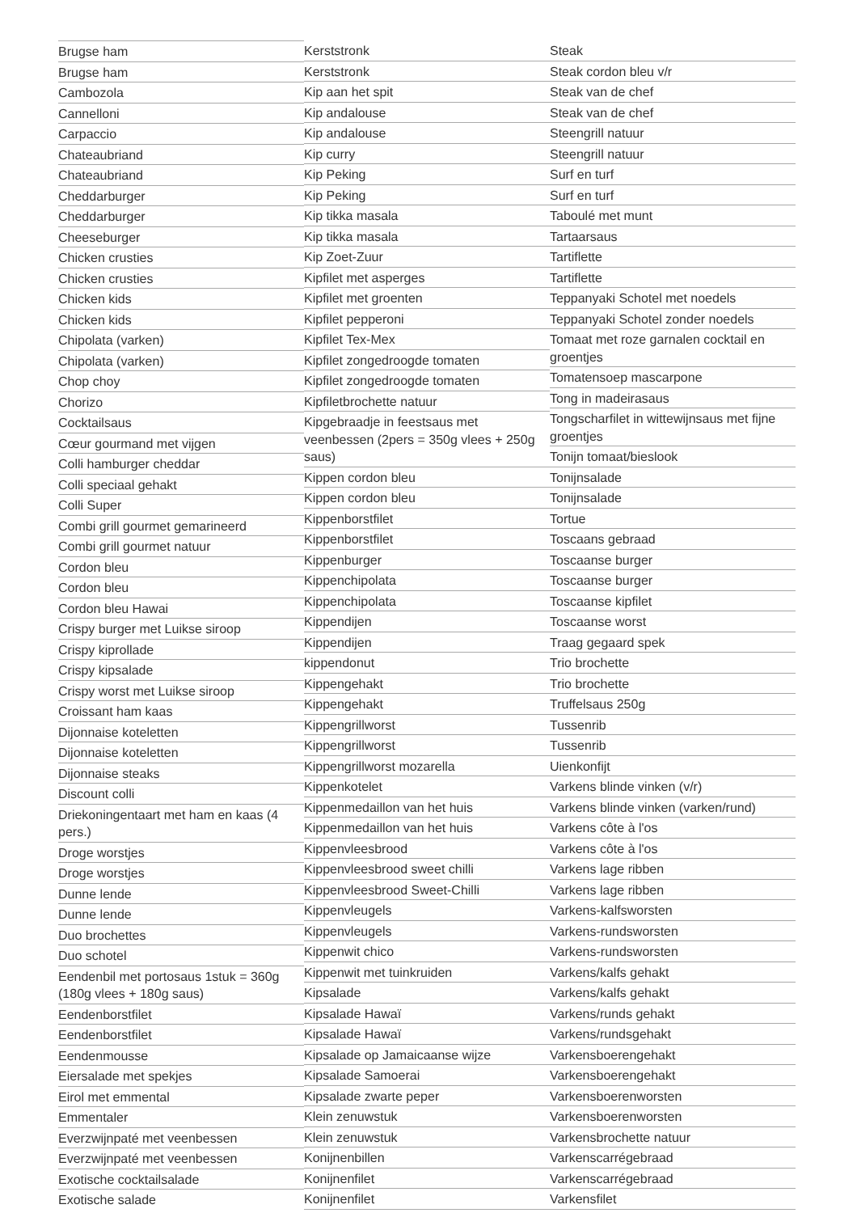Brugse ham
Brugse ham
Cambozola
Cannelloni
Carpaccio
Chateaubriand
Chateaubriand
Cheddarburger
Cheddarburger
Cheeseburger
Chicken crusties
Chicken crusties
Chicken kids
Chicken kids
Chipolata (varken)
Chipolata (varken)
Chop choy
Chorizo
Cocktailsaus
Cœur gourmand met vijgen
Colli hamburger cheddar
Colli speciaal gehakt
Colli Super
Combi grill gourmet gemarineerd
Combi grill gourmet natuur
Cordon bleu
Cordon bleu
Cordon bleu Hawai
Crispy burger met Luikse siroop
Crispy kiprollade
Crispy kipsalade
Crispy worst met Luikse siroop
Croissant ham kaas
Dijonnaise koteletten
Dijonnaise koteletten
Dijonnaise steaks
Discount colli
Driekoningentaart met ham en kaas (4 pers.)
Droge worstjes
Droge worstjes
Dunne lende
Dunne lende
Duo brochettes
Duo schotel
Eendenbil met portosaus 1stuk = 360g (180g vlees + 180g saus)
Eendenborstfilet
Eendenborstfilet
Eendenmousse
Eiersalade met spekjes
Eirol met emmental
Emmentaler
Everzwijnpaté met veenbessen
Everzwijnpaté met veenbessen
Exotische cocktailsalade
Exotische salade
Kerststronk
Kerststronk
Kip aan het spit
Kip andalouse
Kip andalouse
Kip curry
Kip Peking
Kip Peking
Kip tikka masala
Kip tikka masala
Kip Zoet-Zuur
Kipfilet met asperges
Kipfilet met groenten
Kipfilet pepperoni
Kipfilet Tex-Mex
Kipfilet zongedroogde tomaten
Kipfilet zongedroogde tomaten
Kipfiletbrochette natuur
Kipgebraadje in feestsaus met veenbessen (2pers = 350g vlees + 250g saus)
Kippen cordon bleu
Kippen cordon bleu
Kippenborstfilet
Kippenborstfilet
Kippenburger
Kippenchipolata
Kippenchipolata
Kippendijen
Kippendijen
kippendonut
Kippengehakt
Kippengehakt
Kippengrillworst
Kippengrillworst
Kippengrillworst mozarella
Kippenkotelet
Kippenmedaillon van het huis
Kippenmedaillon van het huis
Kippenvleesbrood
Kippenvleesbrood sweet chilli
Kippenvleesbrood Sweet-Chilli
Kippenvleugels
Kippenvleugels
Kippenwit chico
Kippenwit met tuinkruiden
Kipsalade
Kipsalade Hawaï
Kipsalade Hawaï
Kipsalade op Jamaicaanse wijze
Kipsalade Samoerai
Kipsalade zwarte peper
Klein zenuwstuk
Klein zenuwstuk
Konijnenbillen
Konijnenfilet
Konijnenfilet
Steak
Steak cordon bleu v/r
Steak van de chef
Steak van de chef
Steengrill natuur
Steengrill natuur
Surf en turf
Surf en turf
Taboulé met munt
Tartaarsaus
Tartiflette
Tartiflette
Teppanyaki Schotel met noedels
Teppanyaki Schotel zonder noedels
Tomaat met roze garnalen cocktail en groentjes
Tomatensoep mascarpone
Tong in madeirasaus
Tongscharfilet in wittewijnsaus met fijne groentjes
Tonijn tomaat/bieslook
Tonijnsalade
Tonijnsalade
Tortue
Toscaans gebraad
Toscaanse burger
Toscaanse burger
Toscaanse kipfilet
Toscaanse worst
Traag gegaard spek
Trio brochette
Trio brochette
Truffelsaus 250g
Tussenrib
Tussenrib
Uienkonfijt
Varkens blinde vinken (v/r)
Varkens blinde vinken (varken/rund)
Varkens côte à l'os
Varkens côte à l'os
Varkens lage ribben
Varkens lage ribben
Varkens-kalfsworsten
Varkens-rundsworsten
Varkens-rundsworsten
Varkens/kalfs gehakt
Varkens/kalfs gehakt
Varkens/runds gehakt
Varkens/rundsgehakt
Varkensboerengehakt
Varkensboerengehakt
Varkensboerenworsten
Varkensboerenworsten
Varkensbrochette natuur
Varkenscarrégebraad
Varkenscarrégebraad
Varkensfilet